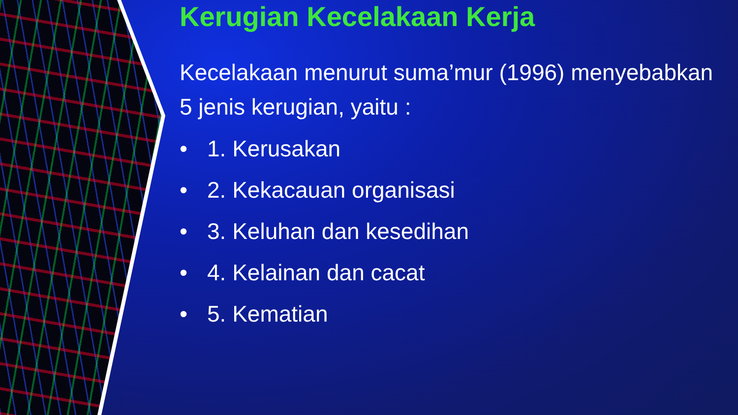Kerugian Kecelakaan Kerja
Kecelakaan menurut suma’mur (1996) menyebabkan 5 jenis kerugian, yaitu :
• 1. Kerusakan
• 2. Kekacauan organisasi
• 3. Keluhan dan kesedihan
• 4. Kelainan dan cacat
• 5. Kematian